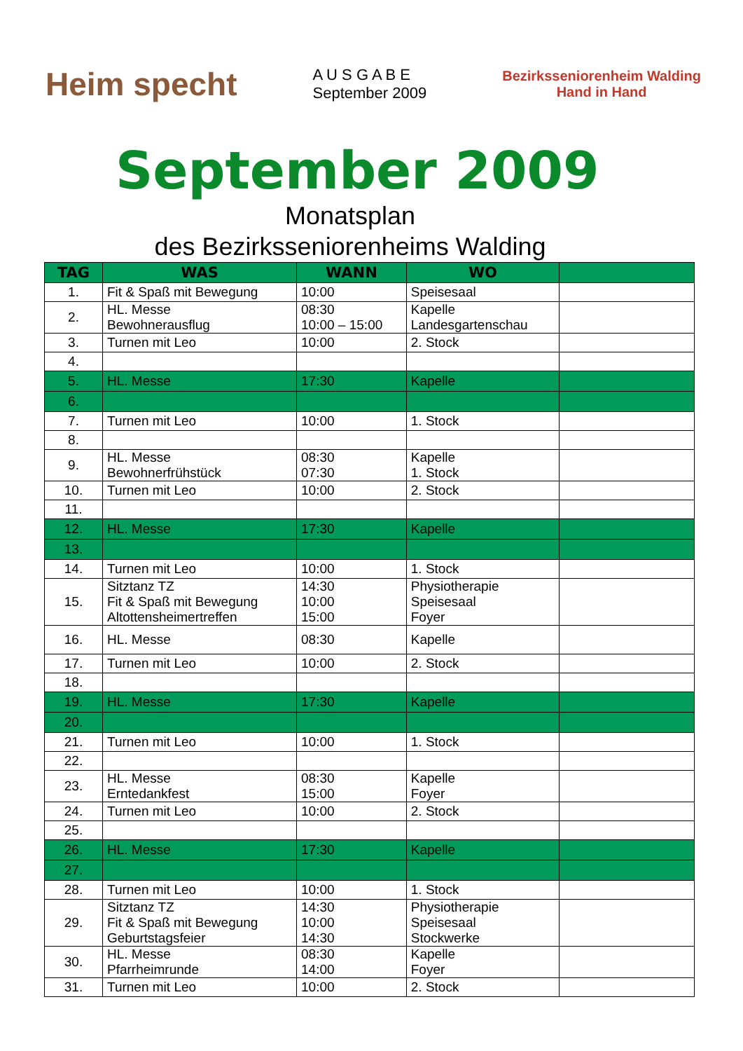Heim specht
A U S G A B E
September 2009
Bezirksseniorenheim Walding
Hand in Hand
September 2009
Monatsplan
des Bezirksseniorenheims Walding
| TAG | WAS | WANN | WO | |
| --- | --- | --- | --- | --- |
| 1. | Fit & Spaß mit Bewegung | 10:00 | Speisesaal | |
| 2. | HL. Messe Bewohnerausflug | 08:30 10:00 – 15:00 | Kapelle Landesgartenschau | |
| 3. | Turnen mit Leo | 10:00 | 2. Stock | |
| 4. | | | | |
| 5. | HL. Messe | 17:30 | Kapelle | |
| 6. | | | | |
| 7. | Turnen mit Leo | 10:00 | 1. Stock | |
| 8. | | | | |
| 9. | HL. Messe Bewohnerfrühstück | 08:30 07:30 | Kapelle 1. Stock | |
| 10. | Turnen mit Leo | 10:00 | 2. Stock | |
| 11. | | | | |
| 12. | HL. Messe | 17:30 | Kapelle | |
| 13. | | | | |
| 14. | Turnen mit Leo | 10:00 | 1. Stock | |
| 15. | Sitztanz TZ Fit & Spaß mit Bewegung Altottensheimertreffen | 14:30 10:00 15:00 | Physiotherapie Speisesaal Foyer | |
| 16. | HL. Messe | 08:30 | Kapelle | |
| 17. | Turnen mit Leo | 10:00 | 2. Stock | |
| 18. | | | | |
| 19. | HL. Messe | 17:30 | Kapelle | |
| 20. | | | | |
| 21. | Turnen mit Leo | 10:00 | 1. Stock | |
| 22. | | | | |
| 23. | HL. Messe Erntedankfest | 08:30 15:00 | Kapelle Foyer | |
| 24. | Turnen mit Leo | 10:00 | 2. Stock | |
| 25. | | | | |
| 26. | HL. Messe | 17:30 | Kapelle | |
| 27. | | | | |
| 28. | Turnen mit Leo | 10:00 | 1. Stock | |
| 29. | Sitztanz TZ Fit & Spaß mit Bewegung Geburtstagsfeier | 14:30 10:00 14:30 | Physiotherapie Speisesaal Stockwerke | |
| 30. | HL. Messe Pfarrheimrunde | 08:30 14:00 | Kapelle Foyer | |
| 31. | Turnen mit Leo | 10:00 | 2. Stock | |